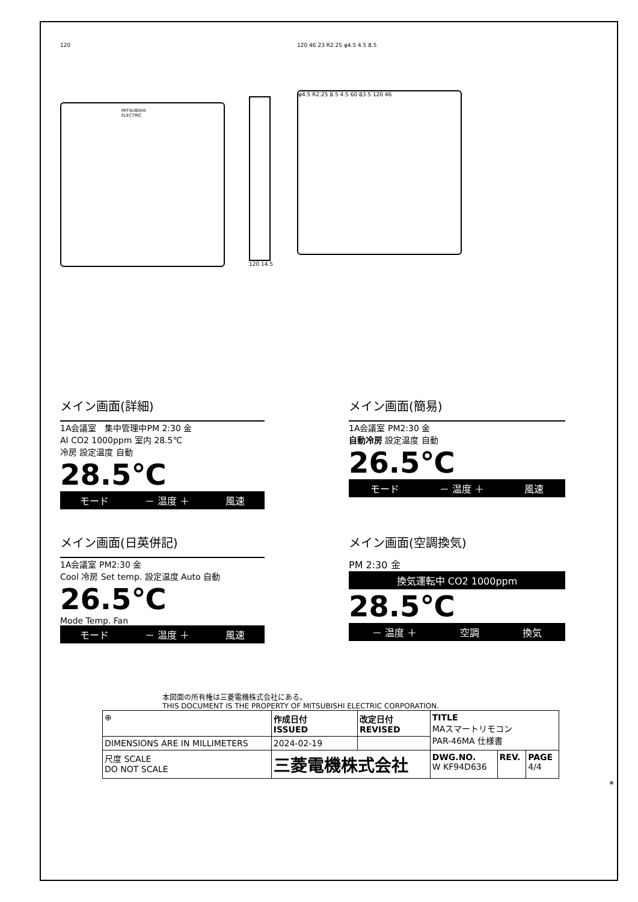120
MITSUBISHI ELECTRIC
120 14.5 120 46 23 R2.25 φ4.5 4.5 8.5
φ4.5 R2.25 8.5 4.5 60 83.5 120 46
メイン画面(詳細)
1A会議室　集中管理中PM 2:30 金
AI CO2 1000ppm 室内 28.5℃
冷房 設定温度 自動
28.5℃
モード － 温度 ＋ 風速
メイン画面(簡易)
1A会議室 PM2:30 金
自動冷房 設定温度 自動
26.5℃
モード － 温度 ＋ 風速
メイン画面(日英併記)
1A会議室 PM2:30 金
Cool 冷房 Set temp. 設定温度 Auto 自動
26.5℃
Mode Temp. Fan
モード － 温度 ＋ 風速
メイン画面(空調換気)
PM 2:30 金
換気運転中 CO2 1000ppm
28.5℃
－ 温度 ＋ 空調 換気
本図面の所有権は三菱電機株式会社にある。
THIS DOCUMENT IS THE PROPERTY OF MITSUBISHI ELECTRIC CORPORATION.
| ⊕ | 作成日付 ISSUED | 改定日付 REVISED | TITLE MAスマートリモコン PAR-46MA 仕様書 | | |
| DIMENSIONS ARE IN MILLIMETERS | 2024-02-19 | | | | |
| 尺度 SCALE DO NOT SCALE | 三菱電機株式会社 | | DWG.NO. W KF94D636 | REV. | PAGE 4/4 |
*